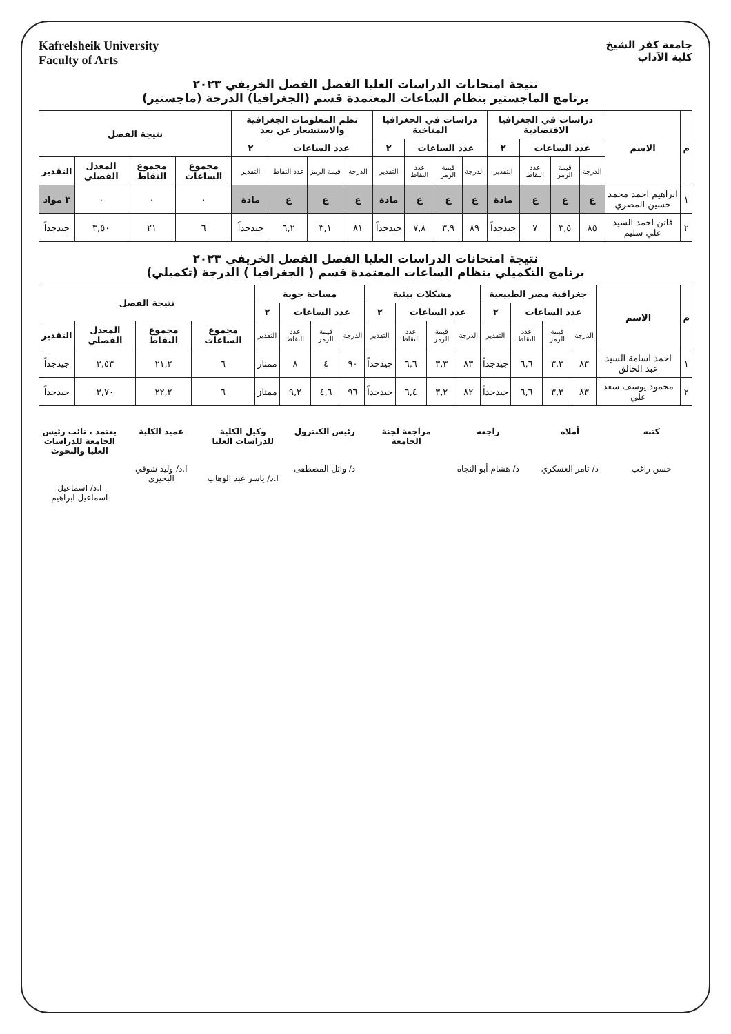جامعة كفر الشيخ
كلية الآداب
Kafrelsheik University
Faculty of Arts
نتيجة امتحانات الدراسات العليا الفصل الفصل الخريفي ٢٠٢٣
برنامج الماجستير بنظام الساعات المعتمدة قسم (الجغرافيا) الدرجة (ماجستير)
| م | الاسم | دراسات في الجغرافيا الاقتصادية | | | | دراسات في الجغرافيا المناخية | | | | نظم المعلومات الجغرافية والاستشعار عن بعد | | | | نتيجة الفصل | | | |
| --- | --- | --- | --- | --- | --- | --- | --- | --- | --- | --- | --- | --- | --- | --- | --- | --- | --- |
| | | عدد الساعات | | | ٢ | عدد الساعات | | | ٢ | عدد الساعات | | | ٢ | | | | |
| | | الدرجة | قيمة الرمز | عدد النقاط | التقدير | الدرجة | قيمة الرمز | عدد النقاط | التقدير | الدرجة | قيمة الرمز | عدد النقاط | التقدير | مجموع الساعات | مجموع النقاط | المعدل الفصلي | التقدير |
| ١ | ابراهيم احمد محمد حسين المصري | ع | ع | ع | مادة | ع | ع | ع | مادة | ع | ع | ع | مادة | ٠ | ٠ | ٠ | ٣ مواد |
| ٢ | فاتن احمد السيد علي سليم | ٨٥ | ٣,٥ | ٧ | جيدجداً | ٨٩ | ٣,٩ | ٧,٨ | جيدجداً | ٨١ | ٣,١ | ٦,٢ | جيدجداً | ٦ | ٢١ | ٣,٥٠ | جيدجداً |
نتيجة امتحانات الدراسات العليا الفصل الفصل الخريفي ٢٠٢٣
برنامج التكميلي بنظام الساعات المعتمدة قسم ( الجغرافيا ) الدرجة (تكميلي)
| م | الاسم | جغرافية مصر الطبيعية | | | | مشكلات بيئية | | | | مساحة جوية | | | | نتيجة الفصل | | | |
| --- | --- | --- | --- | --- | --- | --- | --- | --- | --- | --- | --- | --- | --- | --- | --- | --- | --- |
| | | عدد الساعات | | | ٢ | عدد الساعات | | | ٢ | عدد الساعات | | | ٢ | | | | |
| | | الدرجة | قيمة الرمز | عدد النقاط | التقدير | الدرجة | قيمة الرمز | عدد النقاط | التقدير | الدرجة | قيمة الرمز | عدد النقاط | التقدير | مجموع الساعات | مجموع النقاط | المعدل الفصلي | التقدير |
| ١ | احمد اسامة السيد عبد الخالق | ٨٣ | ٣,٣ | ٦,٦ | جيدجداً | ٨٣ | ٣,٣ | ٦,٦ | جيدجداً | ٩٠ | ٤ | ٨ | ممتاز | ٦ | ٢١,٢ | ٣,٥٣ | جيدجداً |
| ٢ | محمود يوسف سعد علي | ٨٣ | ٣,٣ | ٦,٦ | جيدجداً | ٨٢ | ٣,٢ | ٦,٤ | جيدجداً | ٩٦ | ٤,٦ | ٩,٢ | ممتاز | ٦ | ٢٢,٢ | ٣,٧٠ | جيدجداً |
كتبه
حسن راغب
أملاه
د/ تامر العسكري
راجعه
د/ هشام أبو النجاه
مراجعة لجنة الجامعة رئيس الكنترول
د/ وائل المصطفى
وكيل الكلية للدراسات العليا
ا.د/ ياسر عبد الوهاب
عميد الكلية
ا.د/ وليد شوقي البحيري
يعتمد ، نائب رئيس الجامعة للدراسات العليا والبحوث
ا.د/ اسماعيل اسماعيل ابراهيم